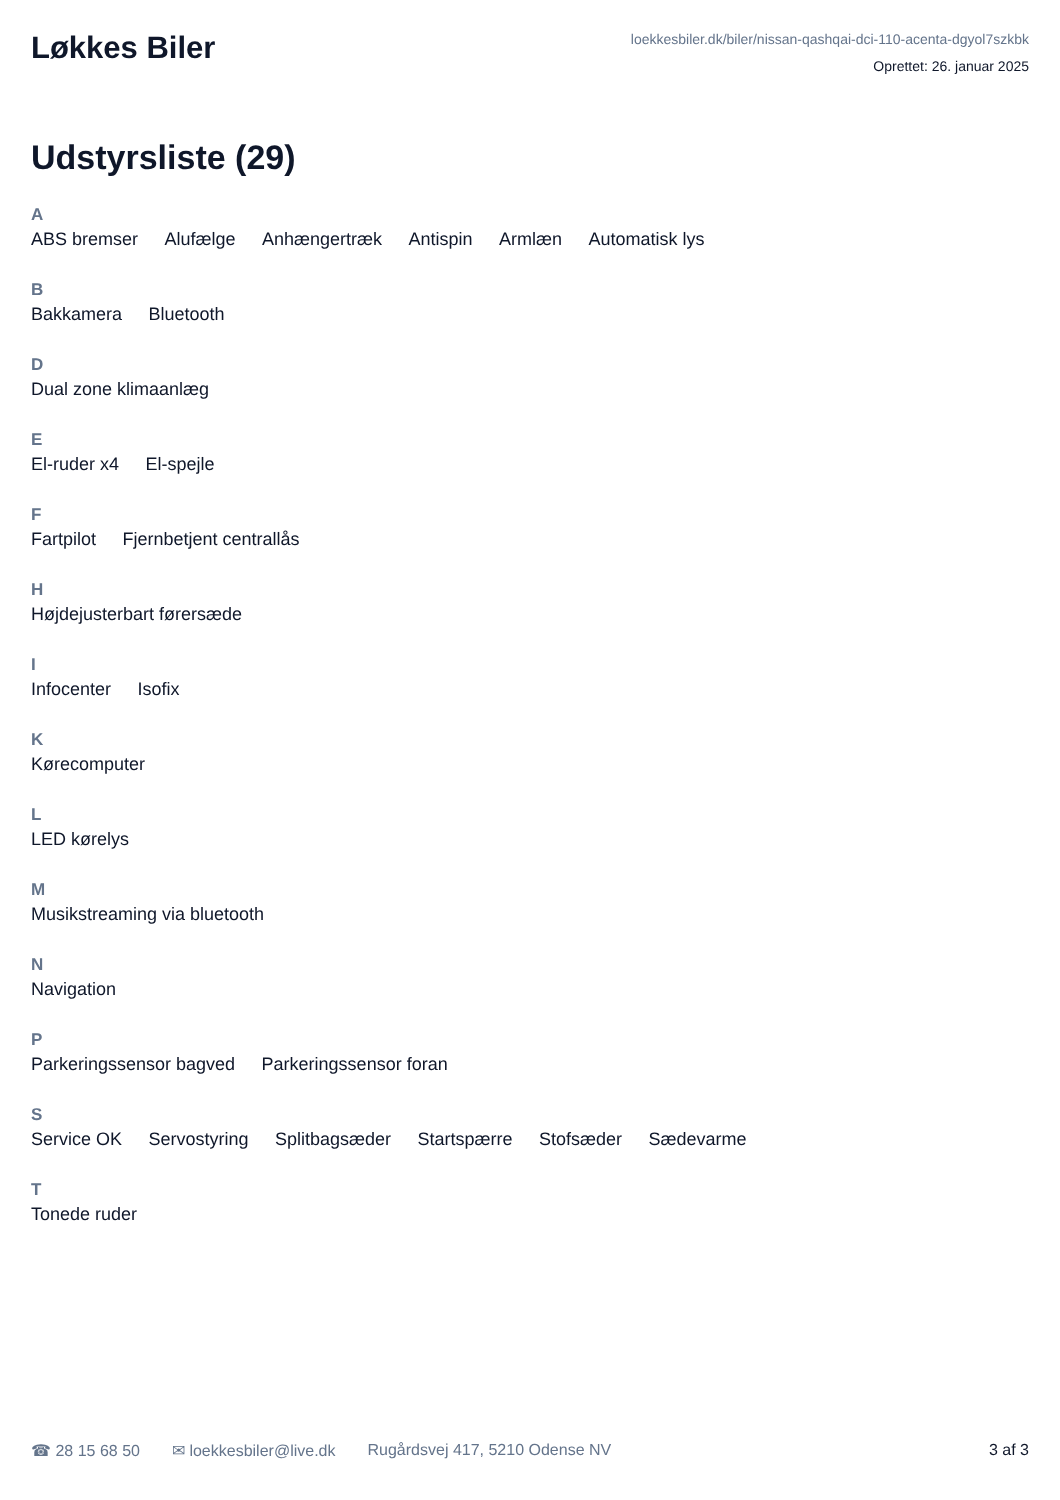Løkkes Biler
loekkesbiler.dk/biler/nissan-qashqai-dci-110-acenta-dgyol7szkbk
Oprettet: 26. januar 2025
Udstyrsliste (29)
A
ABS bremser Alufælge Anhængertræk Antispin Armlæn Automatisk lys
B
Bakkamera Bluetooth
D
Dual zone klimaanlæg
E
El-ruder x4 El-spejle
F
Fartpilot Fjernbetjent centrallås
H
Højdejusterbart førersæde
I
Infocenter Isofix
K
Kørecomputer
L
LED kørelys
M
Musikstreaming via bluetooth
N
Navigation
P
Parkeringssensor bagved Parkeringssensor foran
S
Service OK Servostyring Splitbagsæder Startspærre Stofsæder Sædevarme
T
Tonede ruder
☎ 28 15 68 50 ✉ loekkesbiler@live.dk Rugårdsvej 417, 5210 Odense NV 3 af 3